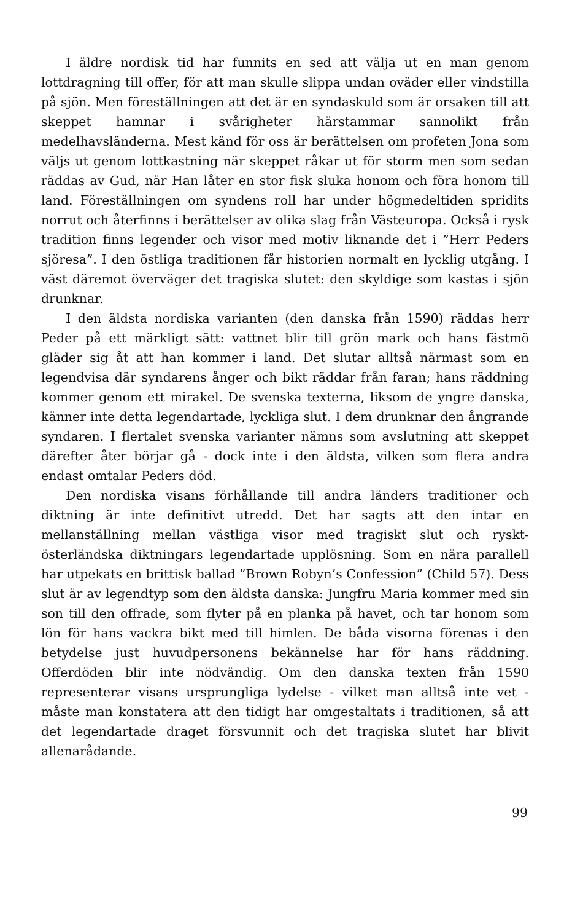I äldre nordisk tid har funnits en sed att välja ut en man genom lottdragning till offer, för att man skulle slippa undan oväder eller vindstilla på sjön. Men föreställningen att det är en syndaskuld som är orsaken till att skeppet hamnar i svårigheter härstammar sannolikt från medelhavsländerna. Mest känd för oss är berättelsen om profeten Jona som väljs ut genom lottkastning när skeppet råkar ut för storm men som sedan räddas av Gud, när Han låter en stor fisk sluka honom och föra honom till land. Föreställningen om syndens roll har under högmedeltiden spridits norrut och återfinns i berättelser av olika slag från Västeuropa. Också i rysk tradition finns legender och visor med motiv liknande det i ”Herr Peders sjöresa”. I den östliga traditionen får historien normalt en lycklig utgång. I väst däremot överväger det tragiska slutet: den skyldige som kastas i sjön drunknar.
I den äldsta nordiska varianten (den danska från 1590) räddas herr Peder på ett märkligt sätt: vattnet blir till grön mark och hans fästmö gläder sig åt att han kommer i land. Det slutar alltså närmast som en legendvisa där syndarens ånger och bikt räddar från faran; hans räddning kommer genom ett mirakel. De svenska texterna, liksom de yngre danska, känner inte detta legendartade, lyckliga slut. I dem drunknar den ångrande syndaren. I flertalet svenska varianter nämns som avslutning att skeppet därefter åter börjar gå - dock inte i den äldsta, vilken som flera andra endast omtalar Peders död.
Den nordiska visans förhållande till andra länders traditioner och diktning är inte definitivt utredd. Det har sagts att den intar en mellanställning mellan västliga visor med tragiskt slut och ryskt-österländska diktningars legendartade upplösning. Som en nära parallell har utpekats en brittisk ballad ”Brown Robyn’s Confession” (Child 57). Dess slut är av legendtyp som den äldsta danska: Jungfru Maria kommer med sin son till den offrade, som flyter på en planka på havet, och tar honom som lön för hans vackra bikt med till himlen. De båda visorna förenas i den betydelse just huvudpersonens bekännelse har för hans räddning. Offerdöden blir inte nödvändig. Om den danska texten från 1590 representerar visans ursprungliga lydelse - vilket man alltså inte vet - måste man konstatera att den tidigt har omgestaltats i traditionen, så att det legendartade draget försvunnit och det tragiska slutet har blivit allenarådande.
99